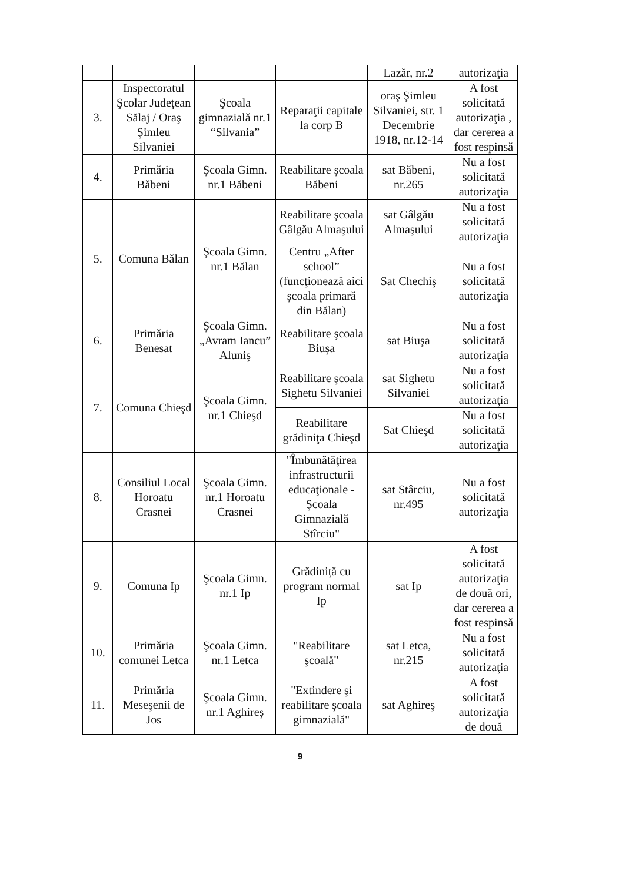| | | | | Lazăr, nr.2 | autorizaţia |
| 3. | Inspectoratul Şcolar Judeţean Sălaj / Oraş Şimleu Silvaniei | Şcoala gimnazială nr.1 “Silvania” | Reparaţii capitale la corp B | oraş Şimleu Silvaniei, str. 1 Decembrie 1918, nr.12-14 | A fost solicitată autorizaţia , dar cererea a fost respinsă |
| 4. | Primăria Băbeni | Şcoala Gimn. nr.1 Băbeni | Reabilitare şcoala Băbeni | sat Băbeni, nr.265 | Nu a fost solicitată autorizaţia |
| 5. | Comuna Bălan | Şcoala Gimn. nr.1 Bălan | Reabilitare şcoala Gâlgău Almaşului | sat Gâlgău Almaşului | Nu a fost solicitată autorizaţia |
| | | | Centru „After school” (funcţionează aici şcoala primară din Bălan) | Sat Chechiş | Nu a fost solicitată autorizaţia |
| 6. | Primăria Benesat | Şcoala Gimn. „Avram Iancu” Aluniş | Reabilitare şcoala Biuşa | sat Biuşa | Nu a fost solicitată autorizaţia |
| 7. | Comuna Chieşd | Şcoala Gimn. nr.1 Chieşd | Reabilitare şcoala Sighetu Silvaniei | sat Sighetu Silvaniei | Nu a fost solicitată autorizaţia |
| | | | Reabilitare grădiniţa Chieşd | Sat Chieşd | Nu a fost solicitată autorizaţia |
| 8. | Consiliul Local Horoatu Crasnei | Şcoala Gimn. nr.1 Horoatu Crasnei | "Îmbunătăţirea infrastructurii educaţionale - Şcoala Gimnazială Stîrciu" | sat Stârciu, nr.495 | Nu a fost solicitată autorizaţia |
| 9. | Comuna Ip | Şcoala Gimn. nr.1 Ip | Grădiniţă cu program normal Ip | sat Ip | A fost solicitată autorizaţia de două ori, dar cererea a fost respinsă |
| 10. | Primăria comunei Letca | Şcoala Gimn. nr.1 Letca | "Reabilitare şcoală" | sat Letca, nr.215 | Nu a fost solicitată autorizaţia |
| 11. | Primăria Meseşenii de Jos | Şcoala Gimn. nr.1 Aghireş | "Extindere şi reabilitare şcoala gimnazială" | sat Aghireş | A fost solicitată autorizaţia de două |
9